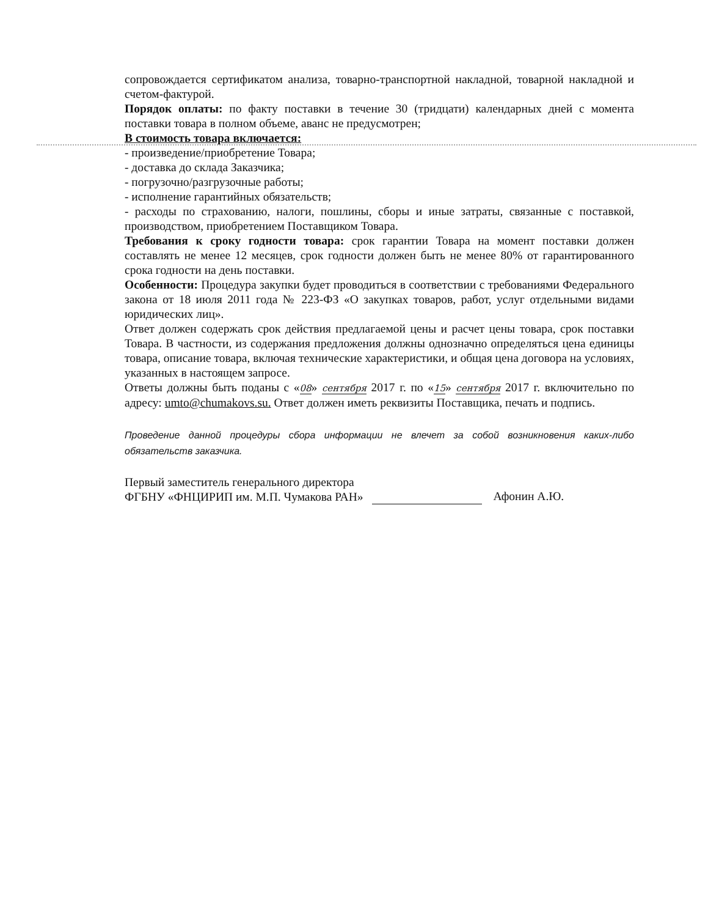сопровождается сертификатом анализа, товарно-транспортной накладной, товарной накладной и счетом-фактурой.
Порядок оплаты: по факту поставки в течение 30 (тридцати) календарных дней с момента поставки товара в полном объеме, аванс не предусмотрен;
В стоимость товара включается:
- произведение/приобретение Товара;
- доставка до склада Заказчика;
- погрузочно/разгрузочные работы;
- исполнение гарантийных обязательств;
- расходы по страхованию, налоги, пошлины, сборы и иные затраты, связанные с поставкой, производством, приобретением Поставщиком Товара.
Требования к сроку годности товара: срок гарантии Товара на момент поставки должен составлять не менее 12 месяцев, срок годности должен быть не менее 80% от гарантированного срока годности на день поставки.
Особенности: Процедура закупки будет проводиться в соответствии с требованиями Федерального закона от 18 июля 2011 года № 223-ФЗ «О закупках товаров, работ, услуг отдельными видами юридических лиц».
Ответ должен содержать срок действия предлагаемой цены и расчет цены товара, срок поставки Товара. В частности, из содержания предложения должны однозначно определяться цена единицы товара, описание товара, включая технические характеристики, и общая цена договора на условиях, указанных в настоящем запросе.
Ответы должны быть поданы с «08» сентября 2017 г. по «15» сентября 2017 г. включительно по адресу: umto@chumakovs.su. Ответ должен иметь реквизиты Поставщика, печать и подпись.
Проведение данной процедуры сбора информации не влечет за собой возникновения каких-либо обязательств заказчика.
Первый заместитель генерального директора
ФГБНУ «ФНЦИРИП им. М.П. Чумакова РАН»
Афонин А.Ю.